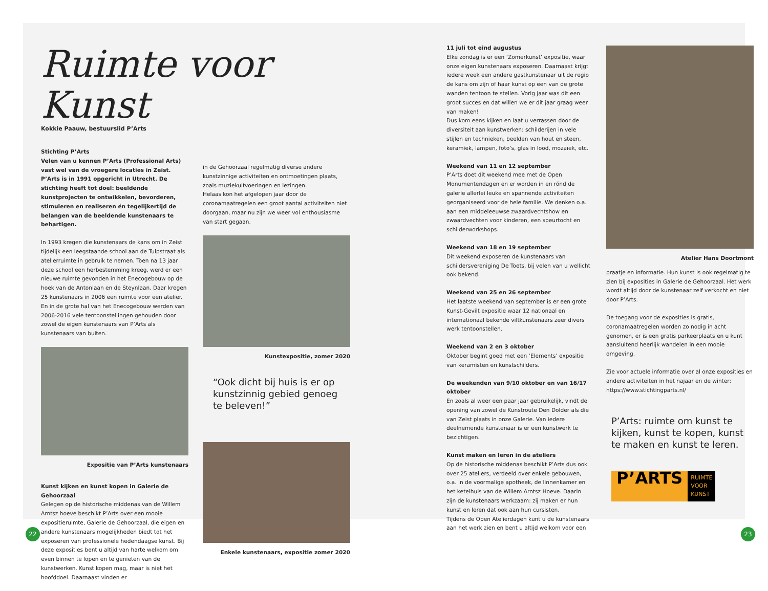Ruimte voor Kunst
Kokkie Paauw, bestuurslid P’Arts
Stichting P’Arts
Velen van u kennen P’Arts (Professional Arts) vast wel van de vroegere locaties in Zeist. P’Arts is in 1991 opgericht in Utrecht. De stichting heeft tot doel: beeldende kunstprojecten te ontwikkelen, bevorderen, stimuleren en realiseren én tegelijkertijd de belangen van de beeldende kunstenaars te behartigen.
In 1993 kregen die kunstenaars de kans om in Zeist tijdelijk een leegstaande school aan de Tulpstraat als atelierruimte in gebruik te nemen. Toen na 13 jaar deze school een herbestemming kreeg, werd er een nieuwe ruimte gevonden in het Enecogebouw op de hoek van de Antonlaan en de Steynlaan. Daar kregen 25 kunstenaars in 2006 een ruimte voor een atelier. En in de grote hal van het Enecogebouw werden van 2006-2016 vele tentoonstellingen gehouden door zowel de eigen kunstenaars van P’Arts als kunstenaars van buiten.
Expositie van P’Arts kunstenaars
Kunst kijken en kunst kopen in Galerie de Gehoorzaal
Gelegen op de historische middenas van de Willem Arntsz hoeve beschikt P’Arts over een mooie expositieruimte, Galerie de Gehoorzaal, die eigen en andere kunstenaars mogelijkheden biedt tot het exposeren van professionele hedendaagse kunst. Bij deze exposities bent u altijd van harte welkom om even binnen te lopen en te genieten van de kunstwerken. Kunst kopen mag, maar is niet het hoofddoel. Daarnaast vinden er
in de Gehoorzaal regelmatig diverse andere kunstzinnige activiteiten en ontmoetingen plaats, zoals muziekuitvoeringen en lezingen.
Helaas kon het afgelopen jaar door de coronamaatregelen een groot aantal activiteiten niet doorgaan, maar nu zijn we weer vol enthousiasme van start gegaan.
Kunstexpositie, zomer 2020
“Ook dicht bij huis is er op kunstzinnig gebied genoeg te beleven!”
Enkele kunstenaars, expositie zomer 2020
11 juli tot eind augustus
Elke zondag is er een ‘Zomerkunst’ expositie, waar onze eigen kunstenaars exposeren. Daarnaast krijgt iedere week een andere gastkunstenaar uit de regio de kans om zijn of haar kunst op een van de grote wanden tentoon te stellen. Vorig jaar was dit een groot succes en dat willen we er dit jaar graag weer van maken!
Dus kom eens kijken en laat u verrassen door de diversiteit aan kunstwerken: schilderijen in vele stijlen en technieken, beelden van hout en steen, keramiek, lampen, foto’s, glas in lood, mozaïek, etc.
Weekend van 11 en 12 september
P’Arts doet dit weekend mee met de Open Monumentendagen en er worden in en rónd de galerie allerlei leuke en spannende activiteiten georganiseerd voor de hele familie. We denken o.a. aan een middeleeuwse zwaardvechtshow en zwaardvechten voor kinderen, een speurtocht en schilderworkshops.
Weekend van 18 en 19 september
Dit weekend exposeren de kunstenaars van schildersvereniging De Toets, bij velen van u wellicht ook bekend.
Weekend van 25 en 26 september
Het laatste weekend van september is er een grote Kunst-Gevilt expositie waar 12 nationaal en internationaal bekende viltkunstenaars zeer divers werk tentoonstellen.
Weekend van 2 en 3 oktober
Oktober begint goed met een ‘Elements’ expositie van keramisten en kunstschilders.
De weekenden van 9/10 oktober en van 16/17 oktober
En zoals al weer een paar jaar gebruikelijk, vindt de opening van zowel de Kunstroute Den Dolder als die van Zeist plaats in onze Galerie. Van iedere deelnemende kunstenaar is er een kunstwerk te bezichtigen.
Kunst maken en leren in de ateliers
Op de historische middenas beschikt P’Arts dus ook over 25 ateliers, verdeeld over enkele gebouwen, o.a. in de voormalige apotheek, de linnenkamer en het ketelhuis van de Willem Arntsz Hoeve. Daarin zijn de kunstenaars werkzaam: zij maken er hun kunst en leren dat ook aan hun cursisten.
Tijdens de Open Atelierdagen kunt u de kunstenaars aan het werk zien en bent u altijd welkom voor een
Atelier Hans Doortmont
praatje en informatie. Hun kunst is ook regelmatig te zien bij exposities in Galerie de Gehoorzaal. Het werk wordt altijd door de kunstenaar zelf verkocht en niet door P’Arts.
De toegang voor de exposities is gratis, coronamaatregelen worden zo nodig in acht genomen, er is een gratis parkeerplaats en u kunt aansluitend heerlijk wandelen in een mooie omgeving.
Zie voor actuele informatie over al onze exposities en andere activiteiten in het najaar en de winter: https://www.stichtingparts.nl/
P’Arts: ruimte om kunst te kijken, kunst te kopen, kunst te maken en kunst te leren.
P’ARTS
RUIMTE
VOOR
KUNST
22 23